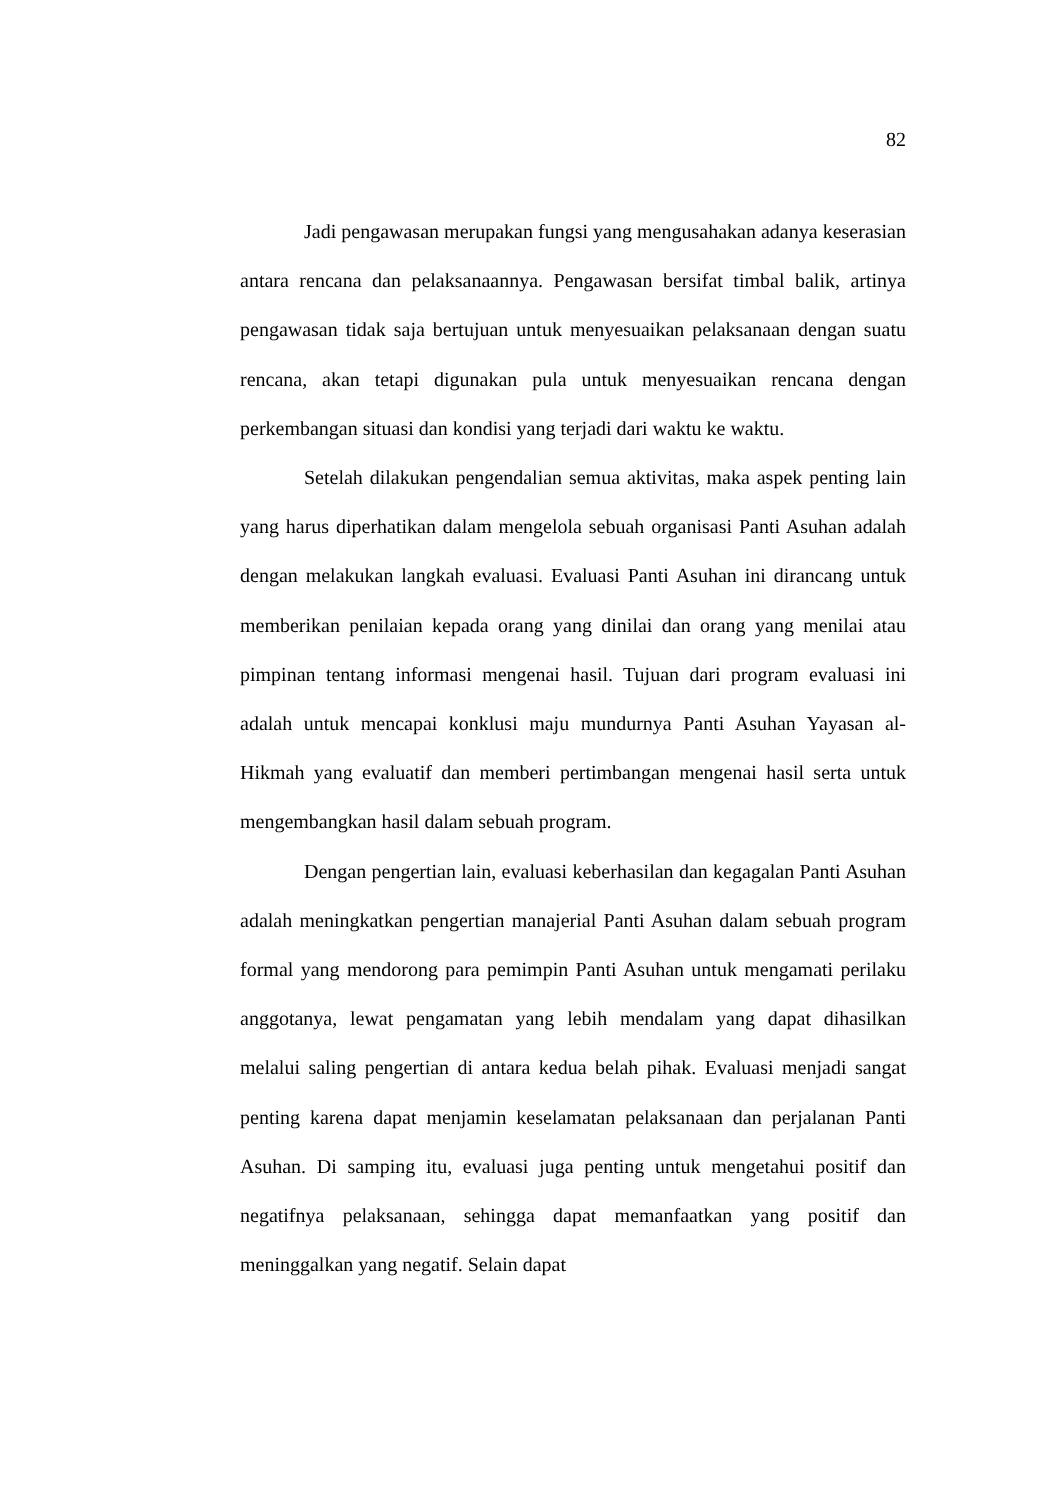82
Jadi pengawasan merupakan fungsi yang mengusahakan adanya keserasian antara rencana dan pelaksanaannya. Pengawasan bersifat timbal balik, artinya pengawasan tidak saja bertujuan untuk menyesuaikan pelaksanaan dengan suatu rencana, akan tetapi digunakan pula untuk menyesuaikan rencana dengan perkembangan situasi dan kondisi yang terjadi dari waktu ke waktu.
Setelah dilakukan pengendalian semua aktivitas, maka aspek penting lain yang harus diperhatikan dalam mengelola sebuah organisasi Panti Asuhan adalah dengan melakukan langkah evaluasi. Evaluasi Panti Asuhan ini dirancang untuk memberikan penilaian kepada orang yang dinilai dan orang yang menilai atau pimpinan tentang informasi mengenai hasil. Tujuan dari program evaluasi ini adalah untuk mencapai konklusi maju mundurnya Panti Asuhan Yayasan al-Hikmah yang evaluatif dan memberi pertimbangan mengenai hasil serta untuk mengembangkan hasil dalam sebuah program.
Dengan pengertian lain, evaluasi keberhasilan dan kegagalan Panti Asuhan adalah meningkatkan pengertian manajerial Panti Asuhan dalam sebuah program formal yang mendorong para pemimpin Panti Asuhan untuk mengamati perilaku anggotanya, lewat pengamatan yang lebih mendalam yang dapat dihasilkan melalui saling pengertian di antara kedua belah pihak. Evaluasi menjadi sangat penting karena dapat menjamin keselamatan pelaksanaan dan perjalanan Panti Asuhan. Di samping itu, evaluasi juga penting untuk mengetahui positif dan negatifnya pelaksanaan, sehingga dapat memanfaatkan yang positif dan meninggalkan yang negatif. Selain dapat